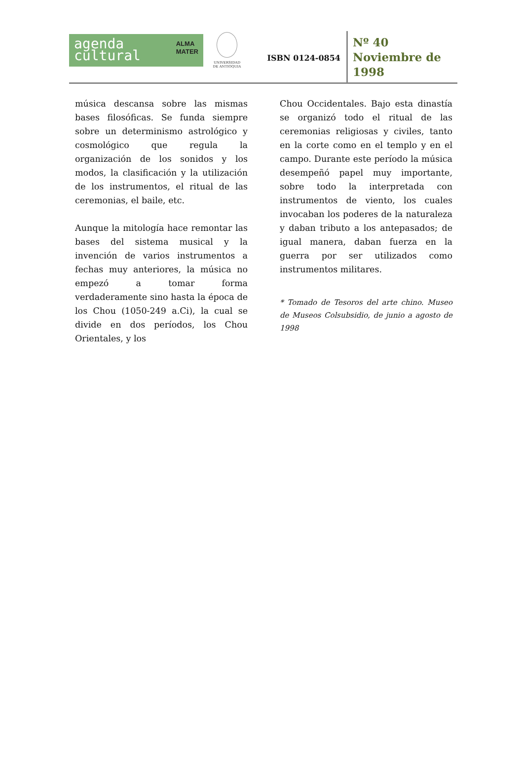agenda
cultural
ALMA
MATER
UNIVERSIDAD
DE ANTIOQUIA
ISBN 0124-0854
Nº 40
Noviembre de
1998
música descansa sobre las mismas bases filosóficas. Se funda siempre sobre un determinismo astrológico y cosmológico que regula la organización de los sonidos y los modos, la clasificación y la utilización de los instrumentos, el ritual de las ceremonias, el baile, etc.
Aunque la mitología hace remontar las bases del sistema musical y la invención de varios instrumentos a fechas muy anteriores, la música no empezó a tomar forma verdaderamente sino hasta la época de los Chou (1050-249 a.Ci), la cual se divide en dos períodos, los Chou Orientales, y los
Chou Occidentales. Bajo esta dinastía se organizó todo el ritual de las ceremonias religiosas y civiles, tanto en la corte como en el templo y en el campo. Durante este período la música desempeñó papel muy importante, sobre todo la interpretada con instrumentos de viento, los cuales invocaban los poderes de la naturaleza y daban tributo a los antepasados; de igual manera, daban fuerza en la guerra por ser utilizados como instrumentos militares.
* Tomado de Tesoros del arte chino. Museo de Museos Colsubsidio, de junio a agosto de 1998